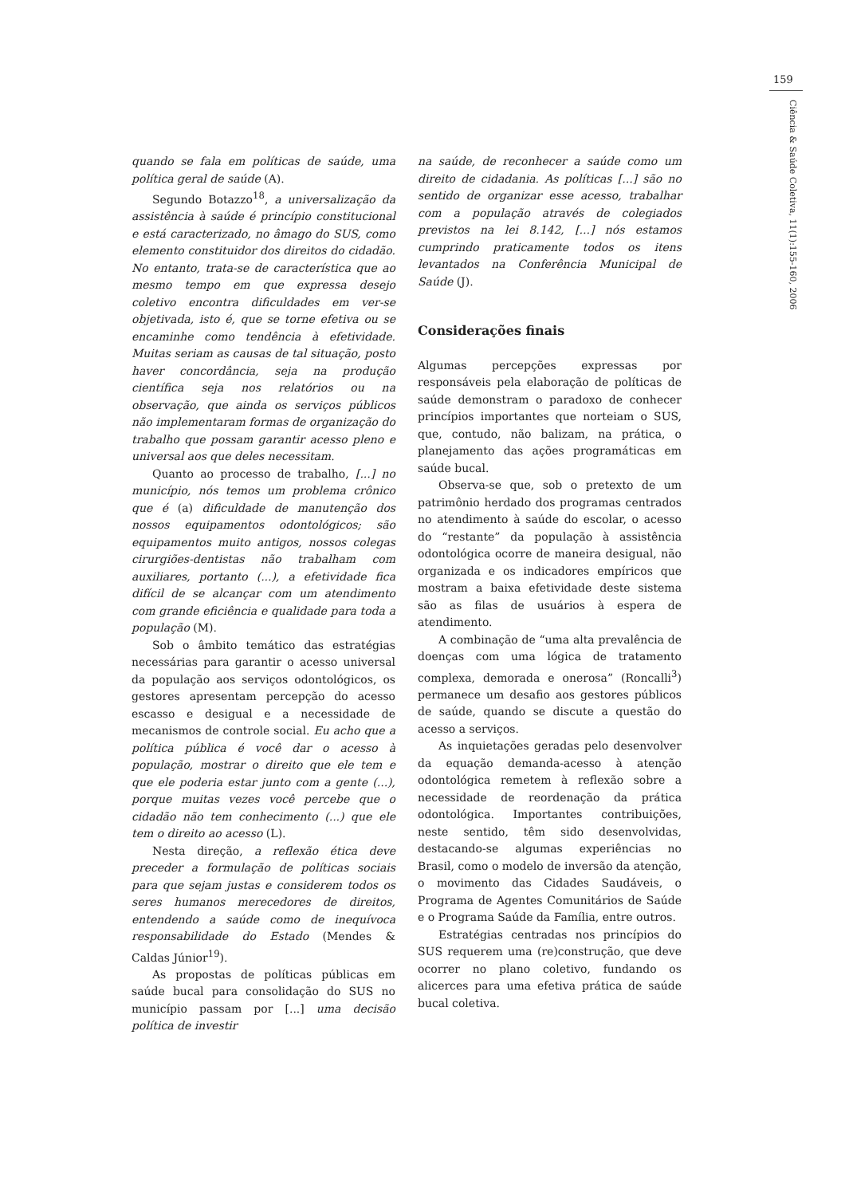159
Ciência & Saúde Coletiva, 11(1):155-160, 2006
quando se fala em políticas de saúde, uma política geral de saúde (A).
Segundo Botazzo<sup>18</sup>, a universalização da assistência à saúde é princípio constitucional e está caracterizado, no âmago do SUS, como elemento constituidor dos direitos do cidadão. No entanto, trata-se de característica que ao mesmo tempo em que expressa desejo coletivo encontra dificuldades em ver-se objetivada, isto é, que se torne efetiva ou se encaminhe como tendência à efetividade. Muitas seriam as causas de tal situação, posto haver concordância, seja na produção científica seja nos relatórios ou na observação, que ainda os serviços públicos não implementaram formas de organização do trabalho que possam garantir acesso pleno e universal aos que deles necessitam.
Quanto ao processo de trabalho, [...] no município, nós temos um problema crônico que é (a) dificuldade de manutenção dos nossos equipamentos odontológicos; são equipamentos muito antigos, nossos colegas cirurgiões-dentistas não trabalham com auxiliares, portanto (...), a efetividade fica difícil de se alcançar com um atendimento com grande eficiência e qualidade para toda a população (M).
Sob o âmbito temático das estratégias necessárias para garantir o acesso universal da população aos serviços odontológicos, os gestores apresentam percepção do acesso escasso e desigual e a necessidade de mecanismos de controle social. Eu acho que a política pública é você dar o acesso à população, mostrar o direito que ele tem e que ele poderia estar junto com a gente (...), porque muitas vezes você percebe que o cidadão não tem conhecimento (...) que ele tem o direito ao acesso (L).
Nesta direção, a reflexão ética deve preceder a formulação de políticas sociais para que sejam justas e considerem todos os seres humanos merecedores de direitos, entendendo a saúde como de inequívoca responsabilidade do Estado (Mendes & Caldas Júnior<sup>19</sup>).
As propostas de políticas públicas em saúde bucal para consolidação do SUS no município passam por [...] uma decisão política de investir
na saúde, de reconhecer a saúde como um direito de cidadania. As políticas [...] são no sentido de organizar esse acesso, trabalhar com a população através de colegiados previstos na lei 8.142, [...] nós estamos cumprindo praticamente todos os itens levantados na Conferência Municipal de Saúde (J).
Considerações finais
Algumas percepções expressas por responsáveis pela elaboração de políticas de saúde demonstram o paradoxo de conhecer princípios importantes que norteiam o SUS, que, contudo, não balizam, na prática, o planejamento das ações programáticas em saúde bucal.
Observa-se que, sob o pretexto de um patrimônio herdado dos programas centrados no atendimento à saúde do escolar, o acesso do “restante” da população à assistência odontológica ocorre de maneira desigual, não organizada e os indicadores empíricos que mostram a baixa efetividade deste sistema são as filas de usuários à espera de atendimento.
A combinação de “uma alta prevalência de doenças com uma lógica de tratamento complexa, demorada e onerosa” (Roncalli<sup>3</sup>) permanece um desafio aos gestores públicos de saúde, quando se discute a questão do acesso a serviços.
As inquietações geradas pelo desenvolver da equação demanda-acesso à atenção odontológica remetem à reflexão sobre a necessidade de reordenação da prática odontológica. Importantes contribuições, neste sentido, têm sido desenvolvidas, destacando-se algumas experiências no Brasil, como o modelo de inversão da atenção, o movimento das Cidades Saudáveis, o Programa de Agentes Comunitários de Saúde e o Programa Saúde da Família, entre outros.
Estratégias centradas nos princípios do SUS requerem uma (re)construção, que deve ocorrer no plano coletivo, fundando os alicerces para uma efetiva prática de saúde bucal coletiva.